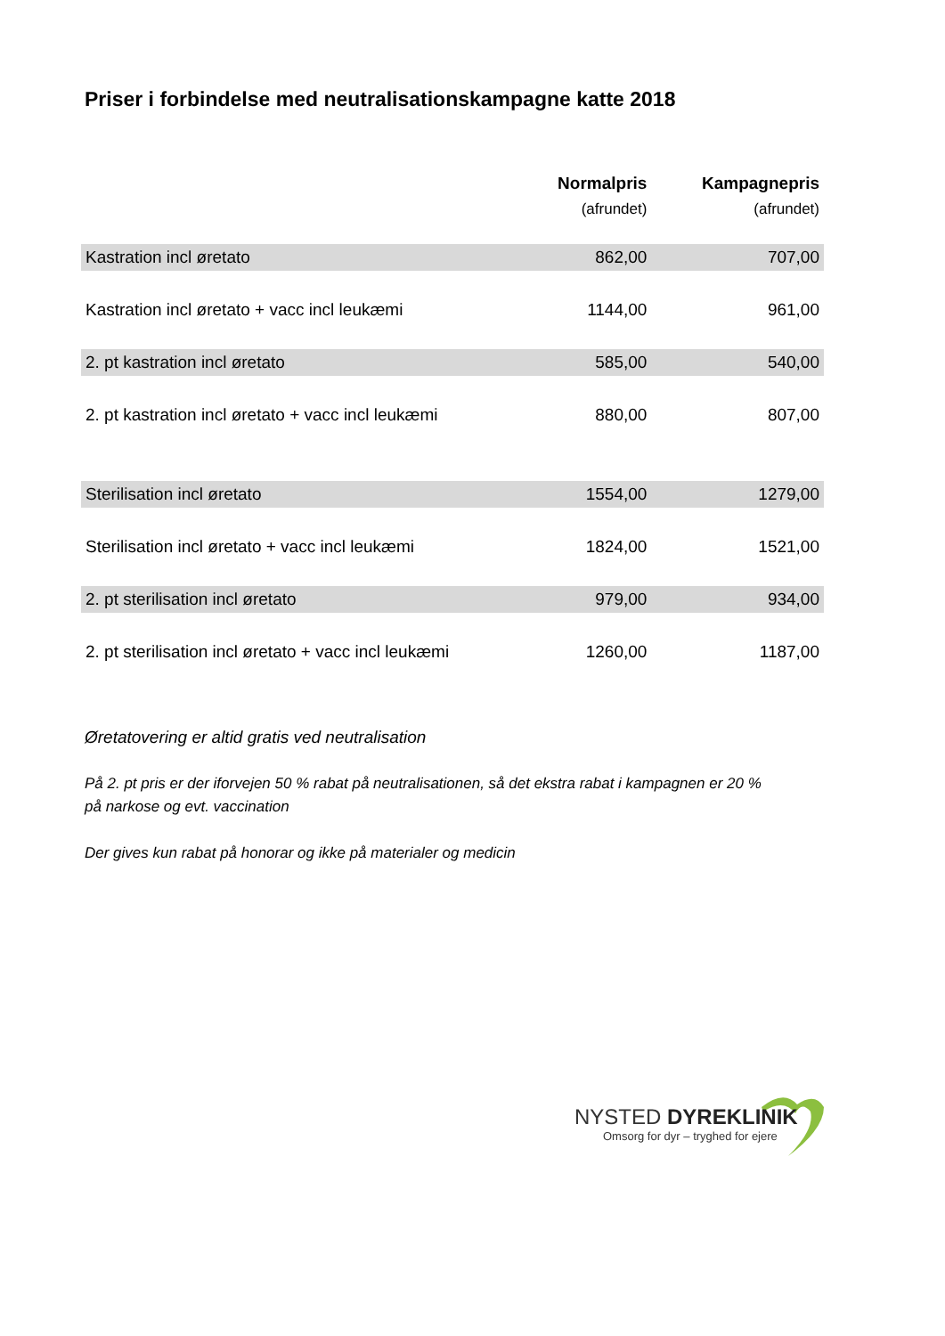Priser i forbindelse med neutralisationskampagne katte 2018
| | Normalpris (afrundet) | Kampagnepris (afrundet) |
| --- | --- | --- |
| Kastration incl øretato | 862,00 | 707,00 |
| Kastration incl øretato + vacc incl leukæmi | 1144,00 | 961,00 |
| 2. pt kastration incl øretato | 585,00 | 540,00 |
| 2. pt kastration incl øretato + vacc incl leukæmi | 880,00 | 807,00 |
| Sterilisation incl øretato | 1554,00 | 1279,00 |
| Sterilisation incl øretato + vacc incl leukæmi | 1824,00 | 1521,00 |
| 2. pt sterilisation incl øretato | 979,00 | 934,00 |
| 2. pt sterilisation incl øretato + vacc incl leukæmi | 1260,00 | 1187,00 |
Øretatovering er altid gratis ved neutralisation
På 2. pt pris er der iforvejen 50 % rabat på neutralisationen, så det ekstra rabat i kampagnen er 20 % på narkose og evt. vaccination
Der gives kun rabat på honorar og ikke på materialer og medicin
NYSTED DYREKLINIK
Omsorg for dyr – tryghed for ejere